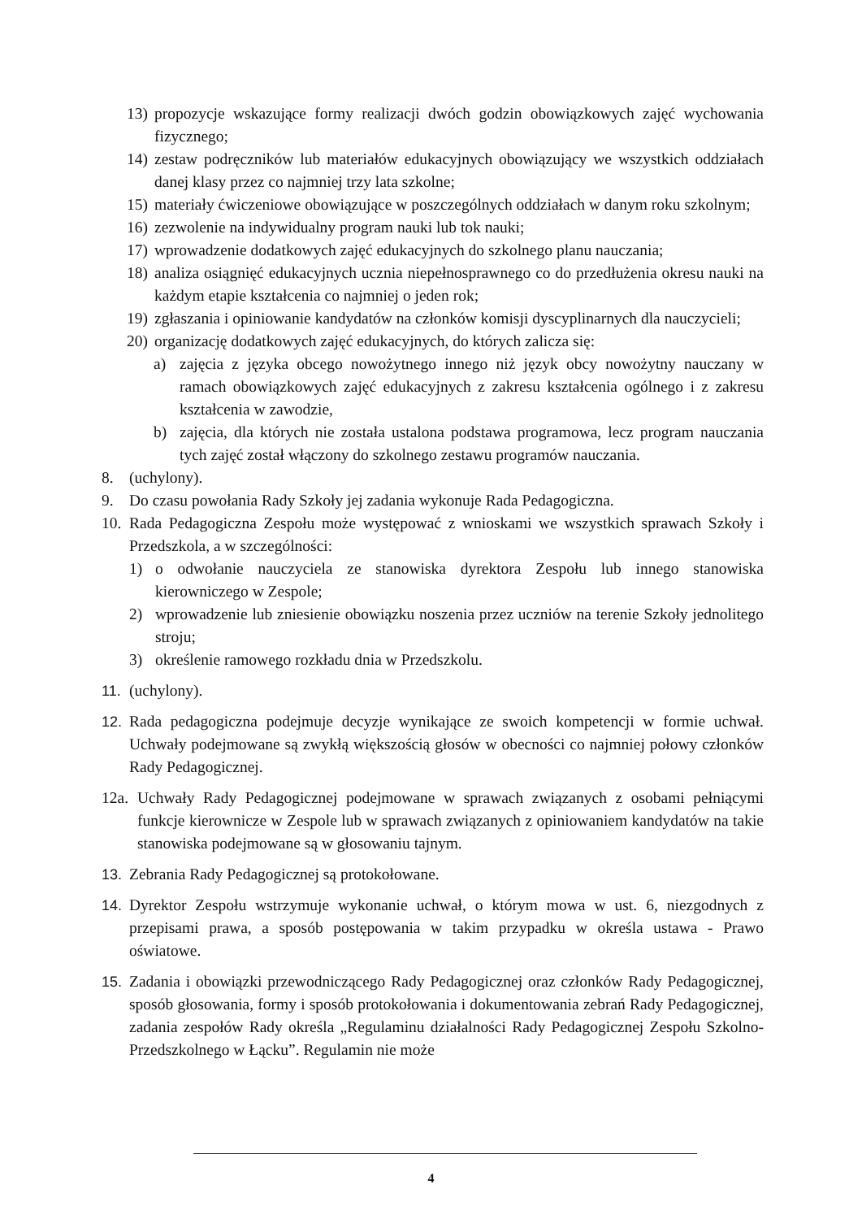13) propozycje wskazujące formy realizacji dwóch godzin obowiązkowych zajęć wychowania fizycznego;
14) zestaw podręczników lub materiałów edukacyjnych obowiązujący we wszystkich oddziałach danej klasy przez co najmniej trzy lata szkolne;
15) materiały ćwiczeniowe obowiązujące w poszczególnych oddziałach w danym roku szkolnym;
16) zezwolenie na indywidualny program nauki lub tok nauki;
17) wprowadzenie dodatkowych zajęć edukacyjnych do szkolnego planu nauczania;
18) analiza osiągnięć edukacyjnych ucznia niepełnosprawnego co do przedłużenia okresu nauki na każdym etapie kształcenia co najmniej o jeden rok;
19) zgłaszania i opiniowanie kandydatów na członków komisji dyscyplinarnych dla nauczycieli;
20) organizację dodatkowych zajęć edukacyjnych, do których zalicza się:
a) zajęcia z języka obcego nowożytnego innego niż język obcy nowożytny nauczany w ramach obowiązkowych zajęć edukacyjnych z zakresu kształcenia ogólnego i z zakresu kształcenia w zawodzie,
b) zajęcia, dla których nie została ustalona podstawa programowa, lecz program nauczania tych zajęć został włączony do szkolnego zestawu programów nauczania.
8. (uchylony).
9. Do czasu powołania Rady Szkoły jej zadania wykonuje Rada Pedagogiczna.
10. Rada Pedagogiczna Zespołu może występować z wnioskami we wszystkich sprawach Szkoły i Przedszkola, a w szczególności:
1) o odwołanie nauczyciela ze stanowiska dyrektora Zespołu lub innego stanowiska kierowniczego w Zespole;
2) wprowadzenie lub zniesienie obowiązku noszenia przez uczniów na terenie Szkoły jednolitego stroju;
3) określenie ramowego rozkładu dnia w Przedszkolu.
11. (uchylony).
12. Rada pedagogiczna podejmuje decyzje wynikające ze swoich kompetencji w formie uchwał. Uchwały podejmowane są zwykłą większością głosów w obecności co najmniej połowy członków Rady Pedagogicznej.
12a. Uchwały Rady Pedagogicznej podejmowane w sprawach związanych z osobami pełniącymi funkcje kierownicze w Zespole lub w sprawach związanych z opiniowaniem kandydatów na takie stanowiska podejmowane są w głosowaniu tajnym.
13. Zebrania Rady Pedagogicznej są protokołowane.
14. Dyrektor Zespołu wstrzymuje wykonanie uchwał, o którym mowa w ust. 6, niezgodnych z przepisami prawa, a sposób postępowania w takim przypadku w określa ustawa - Prawo oświatowe.
15. Zadania i obowiązki przewodniczącego Rady Pedagogicznej oraz członków Rady Pedagogicznej, sposób głosowania, formy i sposób protokołowania i dokumentowania zebrań Rady Pedagogicznej, zadania zespołów Rady określa „Regulaminu działalności Rady Pedagogicznej Zespołu Szkolno-Przedszkolnego w Łącku”. Regulamin nie może
4